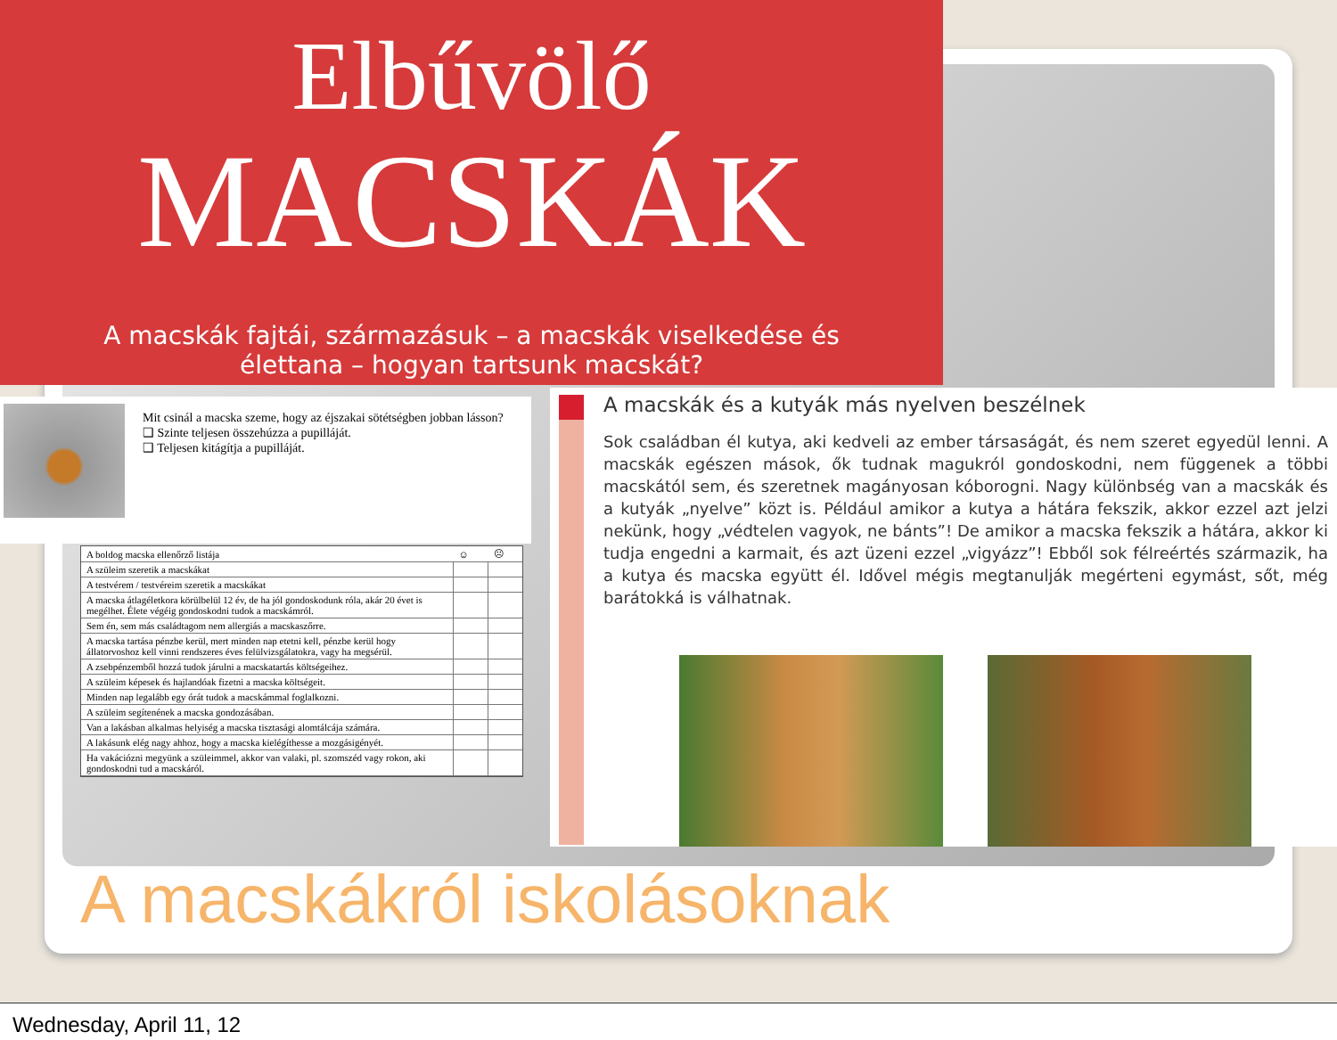Elbűvölő
MACSKÁK
A macskák fajtái, származásuk – a macskák viselkedése és élettana – hogyan tartsunk macskát?
Mit csinál a macska szeme, hogy az éjszakai sötétségben jobban lásson?
❑ Szinte teljesen összehúzza a pupilláját.
❑ Teljesen kitágítja a pupilláját.
| A boldog macska ellenőrző listája | ☺ | ☹ |
| --- | --- | --- |
| A szüleim szeretik a macskákat | | |
| A testvérem / testvéreim szeretik a macskákat | | |
| A macska átlagéletkora körülbelül 12 év, de ha jól gondoskodunk róla, akár 20 évet is megélhet. Élete végéig gondoskodni tudok a macskámról. | | |
| Sem én, sem más családtagom nem allergiás a macskaszőrre. | | |
| A macska tartása pénzbe kerül, mert minden nap etetni kell, pénzbe kerül hogy állatorvoshoz kell vinni rendszeres éves felülvizsgálatokra, vagy ha megsérül. | | |
| A zsebpénzemből hozzá tudok járulni a macskatartás költségeihez. | | |
| A szüleim képesek és hajlandóak fizetni a macska költségeit. | | |
| Minden nap legalább egy órát tudok a macskámmal foglalkozni. | | |
| A szüleim segítenének a macska gondozásában. | | |
| Van a lakásban alkalmas helyiség a macska tisztasági alomtálcája számára. | | |
| A lakásunk elég nagy ahhoz, hogy a macska kielégíthesse a mozgásigényét. | | |
| Ha vakációzni megyünk a szüleimmel, akkor van valaki, pl. szomszéd vagy rokon, aki gondoskodni tud a macskáról. | | |
A macskák és a kutyák más nyelven beszélnek
Sok családban él kutya, aki kedveli az ember társaságát, és nem szeret egyedül lenni. A macskák egészen mások, ők tudnak magukról gondoskodni, nem függenek a többi macskától sem, és szeretnek magányosan kóborogni. Nagy különbség van a macskák és a kutyák „nyelve” közt is. Például amikor a kutya a hátára fekszik, akkor ezzel azt jelzi nekünk, hogy „védtelen vagyok, ne bánts”! De amikor a macska fekszik a hátára, akkor ki tudja engedni a karmait, és azt üzeni ezzel „vigyázz”! Ebből sok félreértés származik, ha a kutya és macska együtt él. Idővel mégis megtanulják megérteni egymást, sőt, még barátokká is válhatnak.
A macskákról iskolásoknak
Wednesday, April 11, 12